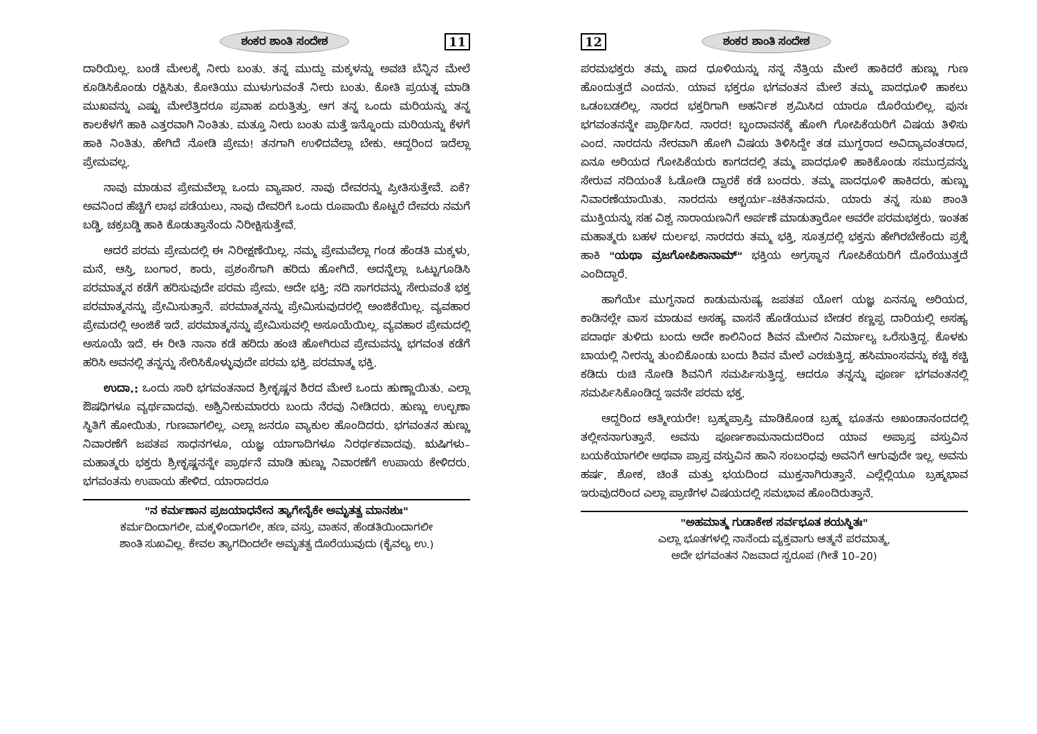ಶಂಕರ ಶಾಂತಿ ಸಂದೇಶ 11
ದಾರಿಯಿಲ್ಲ. ಬಂಡೆ ಮೇಲಕ್ಕೆ ನೀರು ಬಂತು. ತನ್ನ ಮುದ್ದು ಮಕ್ಕಳನ್ನು ಅವಚಿ ಬೆನ್ನಿನ ಮೇಲೆ ಕೂಡಿಸಿಕೊಂಡು ರಕ್ಷಿಸಿತು. ಕೋತಿಯು ಮುಳುಗುವಂತೆ ನೀರು ಬಂತು. ಕೋತಿ ಪ್ರಯತ್ನ ಮಾಡಿ ಮುಖವನ್ನು ಎಷ್ಟು ಮೇಲೆತ್ತಿದರೂ ಪ್ರವಾಹ ಏರುತ್ತಿತ್ತು. ಆಗ ತನ್ನ ಒಂದು ಮರಿಯನ್ನು ತನ್ನ ಕಾಲಕೆಳಗೆ ಹಾಕಿ ಎತ್ತರವಾಗಿ ನಿಂತಿತು. ಮತ್ತೂ ನೀರು ಬಂತು ಮತ್ತೆ ಇನ್ನೊಂದು ಮರಿಯನ್ನು ಕೆಳಗೆ ಹಾಕಿ ನಿಂತಿತು. ಹೇಗಿದೆ ನೋಡಿ ಪ್ರೇಮ! ತನಗಾಗಿ ಉಳಿದವೆಲ್ಲಾ ಬೇಕು. ಆದ್ದರಿಂದ ಇದೆಲ್ಲಾ ಪ್ರೇಮವಲ್ಲ.
ನಾವು ಮಾಡುವ ಪ್ರೇಮವೆಲ್ಲಾ ಒಂದು ವ್ಯಾಪಾರ. ನಾವು ದೇವರನ್ನು ಪ್ರೀತಿಸುತ್ತೇವೆ. ಏಕೆ? ಅವನಿಂದ ಹೆಚ್ಚಿಗೆ ಲಾಭ ಪಡೆಯಲು, ನಾವು ದೇವರಿಗೆ ಒಂದು ರೂಪಾಯಿ ಕೊಟ್ಟರೆ ದೇವರು ನಮಗೆ ಬಡ್ಡಿ, ಚಕ್ರಬಡ್ಡಿ ಹಾಕಿ ಕೊಡುತ್ತಾನೆಂದು ನಿರೀಕ್ಷಿಸುತ್ತೇವೆ.
ಆದರೆ ಪರಮ ಪ್ರೇಮದಲ್ಲಿ ಈ ನಿರೀಕ್ಷಣೆಯಿಲ್ಲ. ನಮ್ಮ ಪ್ರೇಮವೆಲ್ಲಾ ಗಂಡ ಹೆಂಡತಿ ಮಕ್ಕಳು, ಮನೆ, ಆಸ್ತಿ, ಬಂಗಾರ, ಕಾರು, ಪ್ರಶಂಸೆಗಾಗಿ ಹರಿದು ಹೋಗಿದೆ. ಅದನ್ನೆಲ್ಲಾ ಒಟ್ಟುಗೂಡಿಸಿ ಪರಮಾತ್ಮನ ಕಡೆಗೆ ಹರಿಸುವುದೇ ಪರಮ ಪ್ರೇಮ. ಅದೇ ಭಕ್ತಿ; ನದಿ ಸಾಗರವನ್ನು ಸೇರುವಂತೆ ಭಕ್ತ ಪರಮಾತ್ಮನನ್ನು ಪ್ರೇಮಿಸುತ್ತಾನೆ. ಪರಮಾತ್ಮನನ್ನು ಪ್ರೇಮಿಸುವುದರಲ್ಲಿ ಅಂಜಿಕೆಯಿಲ್ಲ. ವ್ಯವಹಾರ ಪ್ರೇಮದಲ್ಲಿ ಅಂಜಿಕೆ ಇದೆ. ಪರಮಾತ್ಮನನ್ನು ಪ್ರೇಮಿಸುವಲ್ಲಿ ಅಸೂಯೆಯಿಲ್ಲ. ವ್ಯವಹಾರ ಪ್ರೇಮದಲ್ಲಿ ಅಸೂಯೆ ಇದೆ. ಈ ರೀತಿ ನಾನಾ ಕಡೆ ಹರಿದು ಹಂಚಿ ಹೋಗಿರುವ ಪ್ರೇಮವನ್ನು ಭಗವಂತ ಕಡೆಗೆ ಹರಿಸಿ ಅವನಲ್ಲಿ ತನ್ನನ್ನು ಸೇರಿಸಿಕೊಳ್ಳುವುದೇ ಪರಮ ಭಕ್ತಿ. ಪರಮಾತ್ಮ ಭಕ್ತಿ.
ಉದಾ.: ಒಂದು ಸಾರಿ ಭಗವಂತನಾದ ಶ್ರೀಕೃಷ್ಣನ ಶಿರದ ಮೇಲೆ ಒಂದು ಹುಣ್ಣಾಯಿತು. ಎಲ್ಲಾ ಔಷಧಿಗಳೂ ವ್ಯರ್ಥವಾದವು. ಅಶ್ವಿನೀಕುಮಾರರು ಬಂದು ನೆರವು ನೀಡಿದರು. ಹುಣ್ಣು ಉಲ್ಬಣಾ ಸ್ಥಿತಿಗೆ ಹೋಯಿತು, ಗುಣವಾಗಲಿಲ್ಲ. ಎಲ್ಲಾ ಜನರೂ ವ್ಯಾಕುಲ ಹೊಂದಿದರು. ಭಗವಂತನ ಹುಣ್ಣು ನಿವಾರಣೆಗೆ ಜಪತಪ ಸಾಧನಗಳೂ, ಯಜ್ಞ ಯಾಗಾದಿಗಳೂ ನಿರರ್ಥಕವಾದವು. ಋಷಿಗಳು–ಮಹಾತ್ಮರು ಭಕ್ತರು ಶ್ರೀಕೃಷ್ಣನನ್ನೇ ಪ್ರಾರ್ಥನೆ ಮಾಡಿ ಹುಣ್ಣು ನಿವಾರಣೆಗೆ ಉಪಾಯ ಕೇಳಿದರು. ಭಗವಂತನು ಉಪಾಯ ಹೇಳಿದ. ಯಾರಾದರೂ
"ನ ಕರ್ಮಣಾನ ಪ್ರಜಯಾಧನೇನ ತ್ಯಾಗೇನೈಕೇ ಅಮೃತತ್ವ ಮಾನಶುಃ"
ಕರ್ಮದಿಂದಾಗಲೀ, ಮಕ್ಕಳಿಂದಾಗಲೀ, ಹಣ, ವಸ್ತು, ವಾಹನ, ಹೆಂಡತಿಯಿಂದಾಗಲೀ
ಶಾಂತಿ ಸುಖವಿಲ್ಲ. ಕೇವಲ ತ್ಯಾಗದಿಂದಲೇ ಅಮೃತತ್ವ ದೊರೆಯುವುದು (ಕೈವಲ್ಯ ಉ.)
12 ಶಂಕರ ಶಾಂತಿ ಸಂದೇಶ
ಪರಮಭಕ್ತರು ತಮ್ಮ ಪಾದ ಧೂಳಿಯನ್ನು ನನ್ನ ನೆತ್ತಿಯ ಮೇಲೆ ಹಾಕಿದರೆ ಹುಣ್ಣು ಗುಣ ಹೊಂದುತ್ತದೆ ಎಂದನು. ಯಾವ ಭಕ್ತರೂ ಭಗವಂತನ ಮೇಲೆ ತಮ್ಮ ಪಾದಧೂಳಿ ಹಾಕಲು ಒಡಂಬಡಲಿಲ್ಲ. ನಾರದ ಭಕ್ತರಿಗಾಗಿ ಅಹರ್ನಿಶ ಶ್ರಮಿಸಿದ ಯಾರೂ ದೊರೆಯಲಿಲ್ಲ. ಪುನಃ ಭಗವಂತನನ್ನೇ ಪ್ರಾರ್ಥಿಸಿದ. ನಾರದ! ಬೃಂದಾವನಕ್ಕೆ ಹೋಗಿ ಗೋಪಿಕೆಯರಿಗೆ ವಿಷಯ ತಿಳಿಸು ಎಂದ. ನಾರದನು ನೇರವಾಗಿ ಹೋಗಿ ವಿಷಯ ತಿಳಿಸಿದ್ದೇ ತಡ ಮುಗ್ಧರಾದ ಅವಿದ್ಯಾವಂತರಾದ, ಏನೂ ಅರಿಯದ ಗೋಪಿಕೆಯರು ಕಾಗದದಲ್ಲಿ ತಮ್ಮ ಪಾದಧೂಳಿ ಹಾಕಿಕೊಂಡು ಸಮುದ್ರವನ್ನು ಸೇರುವ ನದಿಯಂತೆ ಓಡೋಡಿ ದ್ವಾರಕೆ ಕಡೆ ಬಂದರು. ತಮ್ಮ ಪಾದಧೂಳಿ ಹಾಕಿದರು, ಹುಣ್ಣು ನಿವಾರಣೆಯಾಯಿತು. ನಾರದನು ಆಶ್ಚರ್ಯ–ಚಕಿತನಾದನು. ಯಾರು ತನ್ನ ಸುಖ ಶಾಂತಿ ಮುಕ್ತಿಯನ್ನು ಸಹ ವಿಶ್ವ ನಾರಾಯಣನಿಗೆ ಅರ್ಪಣೆ ಮಾಡುತ್ತಾರೋ ಅವರೇ ಪರಮಭಕ್ತರು. ಇಂತಹ ಮಹಾತ್ಮರು ಬಹಳ ದುರ್ಲಭ. ನಾರದರು ತಮ್ಮ ಭಕ್ತಿ, ಸೂತ್ರದಲ್ಲಿ ಭಕ್ತನು ಹೇಗಿರಬೇಕೆಂದು ಪ್ರಶ್ನೆ ಹಾಕಿ "ಯಥಾ ವ್ರಜಗೋಪಿಕಾನಾಮ್" ಭಕ್ತಿಯ ಅಗ್ರಸ್ಥಾನ ಗೋಪಿಕೆಯರಿಗೆ ದೊರೆಯುತ್ತದೆ ಎಂದಿದ್ದಾರೆ.
ಹಾಗೆಯೇ ಮುಗ್ಧನಾದ ಕಾಡುಮನುಷ್ಯ ಜಪತಪ ಯೋಗ ಯಜ್ಞ ಏನನ್ನೂ ಅರಿಯದ, ಕಾಡಿನಲ್ಲೇ ವಾಸ ಮಾಡುವ ಅಸಹ್ಯ ವಾಸನೆ ಹೊಡೆಯುವ ಬೇಡರ ಕಣ್ಣಪ್ಪ ದಾರಿಯಲ್ಲಿ ಅಸಹ್ಯ ಪದಾರ್ಥ ತುಳಿದು ಬಂದು ಅದೇ ಕಾಲಿನಿಂದ ಶಿವನ ಮೇಲಿನ ನಿರ್ಮಾಲ್ಯ ಒರೆಸುತ್ತಿದ್ದ. ಕೊಳಕು ಬಾಯಲ್ಲಿ ನೀರನ್ನು ತುಂಬಿಕೊಂಡು ಬಂದು ಶಿವನ ಮೇಲೆ ಎರಚುತ್ತಿದ್ದ. ಹಸಿಮಾಂಸವನ್ನು ಕಚ್ಚಿ ಕಚ್ಚಿ ಕಡಿದು ರುಚಿ ನೋಡಿ ಶಿವನಿಗೆ ಸಮರ್ಪಿಸುತ್ತಿದ್ದ. ಆದರೂ ತನ್ನನ್ನು ಪೂರ್ಣ ಭಗವಂತನಲ್ಲಿ ಸಮರ್ಪಿಸಿಕೊಂಡಿದ್ದ ಇವನೇ ಪರಮ ಭಕ್ತ.
ಆದ್ದರಿಂದ ಆತ್ಮೀಯರೇ! ಬ್ರಹ್ಮಪ್ರಾಪ್ತಿ ಮಾಡಿಕೊಂಡ ಬ್ರಹ್ಮ ಭೂತನು ಅಖಂಡಾನಂದದಲ್ಲಿ ತಲ್ಲೀನನಾಗುತ್ತಾನೆ. ಅವನು ಪೂರ್ಣಕಾಮನಾದುದರಿಂದ ಯಾವ ಅಪ್ರಾಪ್ತ ವಸ್ತುವಿನ ಬಯಕೆಯಾಗಲೀ ಅಥವಾ ಪ್ರಾಪ್ತ ವಸ್ತುವಿನ ಹಾನಿ ಸಂಬಂಧವು ಅವನಿಗೆ ಆಗುವುದೇ ಇಲ್ಲ. ಅವನು ಹರ್ಷ, ಶೋಕ, ಚಿಂತೆ ಮತ್ತು ಭಯದಿಂದ ಮುಕ್ತನಾಗಿರುತ್ತಾನೆ. ಎಲ್ಲೆಲ್ಲಿಯೂ ಬ್ರಹ್ಮಭಾವ ಇರುವುದರಿಂದ ಎಲ್ಲಾ ಪ್ರಾಣಿಗಳ ವಿಷಯದಲ್ಲಿ ಸಮಭಾವ ಹೊಂದಿರುತ್ತಾನೆ.
"ಅಹಮಾತ್ಮ ಗುಡಾಕೇಶ ಸರ್ವಭೂತ ಶಯಸ್ಥಿತಃ"
ಎಲ್ಲಾ ಭೂತಗಳಲ್ಲಿ ನಾನೆಂದು ವ್ಯಕ್ತವಾಗು ಆತ್ಮನೆ ಪರಮಾತ್ಮ,
ಅದೇ ಭಗವಂತನ ನಿಜವಾದ ಸ್ವರೂಪ (ಗೀತೆ 10–20)